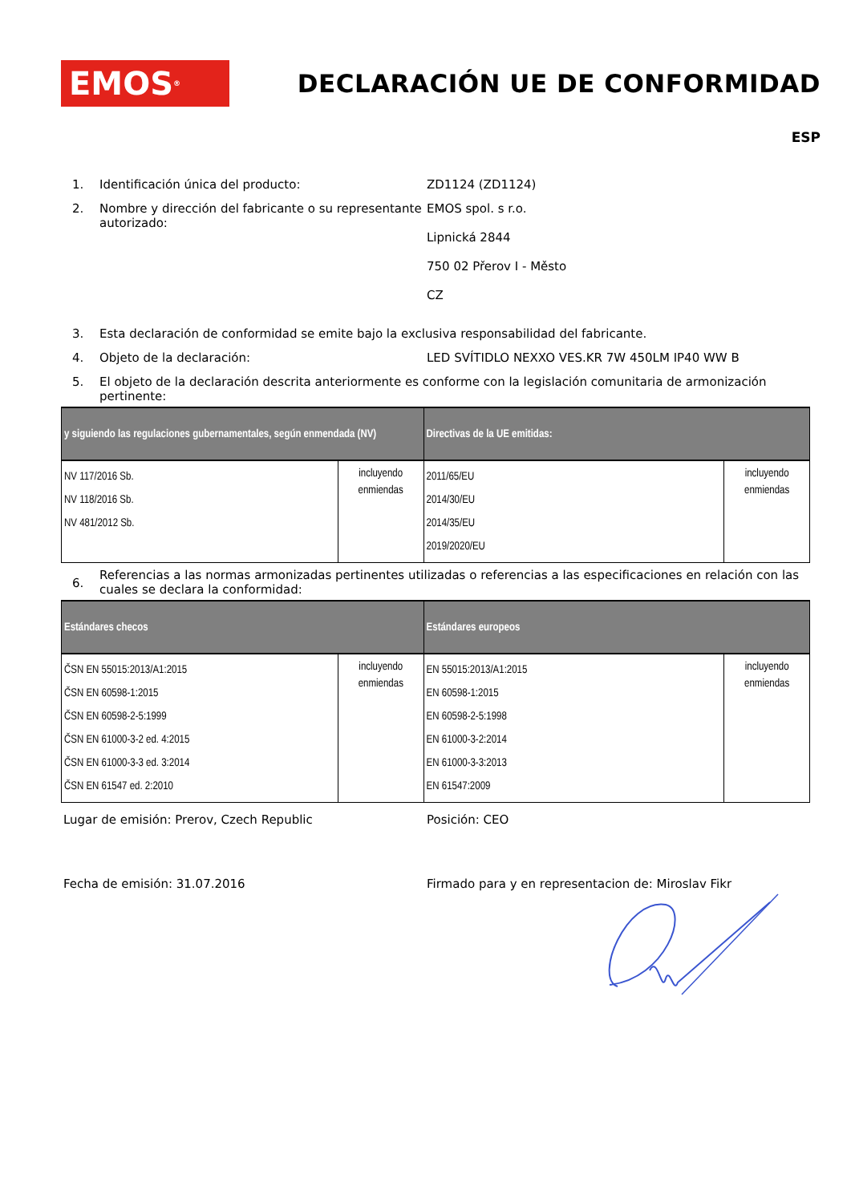EMOS<sup>®</sup>
DECLARACIÓN UE DE CONFORMIDAD
ESP
1. Identificación única del producto: ZD1124 (ZD1124)
2. Nombre y dirección del fabricante o su representante autorizado:
EMOS spol. s r.o.
Lipnická 2844
750 02 Přerov I - Město
CZ
3. Esta declaración de conformidad se emite bajo la exclusiva responsabilidad del fabricante.
4. Objeto de la declaración: LED SVÍTIDLO NEXXO VES.KR 7W 450LM IP40 WW B
5. El objeto de la declaración descrita anteriormente es conforme con la legislación comunitaria de armonización pertinente:
| y siguiendo las regulaciones gubernamentales, según enmendada (NV) | | Directivas de la UE emitidas: | |
| --- | --- | --- | --- |
| NV 117/2016 Sb. NV 118/2016 Sb. NV 481/2012 Sb. | incluyendo enmiendas | 2011/65/EU 2014/30/EU 2014/35/EU 2019/2020/EU | incluyendo enmiendas |
6.
Referencias a las normas armonizadas pertinentes utilizadas o referencias a las especificaciones en relación con las cuales se declara la conformidad:
| Estándares checos | | Estándares europeos | |
| --- | --- | --- | --- |
| ČSN EN 55015:2013/A1:2015 ČSN EN 60598-1:2015 ČSN EN 60598-2-5:1999 ČSN EN 61000-3-2 ed. 4:2015 ČSN EN 61000-3-3 ed. 3:2014 ČSN EN 61547 ed. 2:2010 | incluyendo enmiendas | EN 55015:2013/A1:2015 EN 60598-1:2015 EN 60598-2-5:1998 EN 61000-3-2:2014 EN 61000-3-3:2013 EN 61547:2009 | incluyendo enmiendas |
Lugar de emisión: Prerov, Czech Republic Posición: CEO
Fecha de emisión: 31.07.2016 Firmado para y en representacion de: Miroslav Fikr